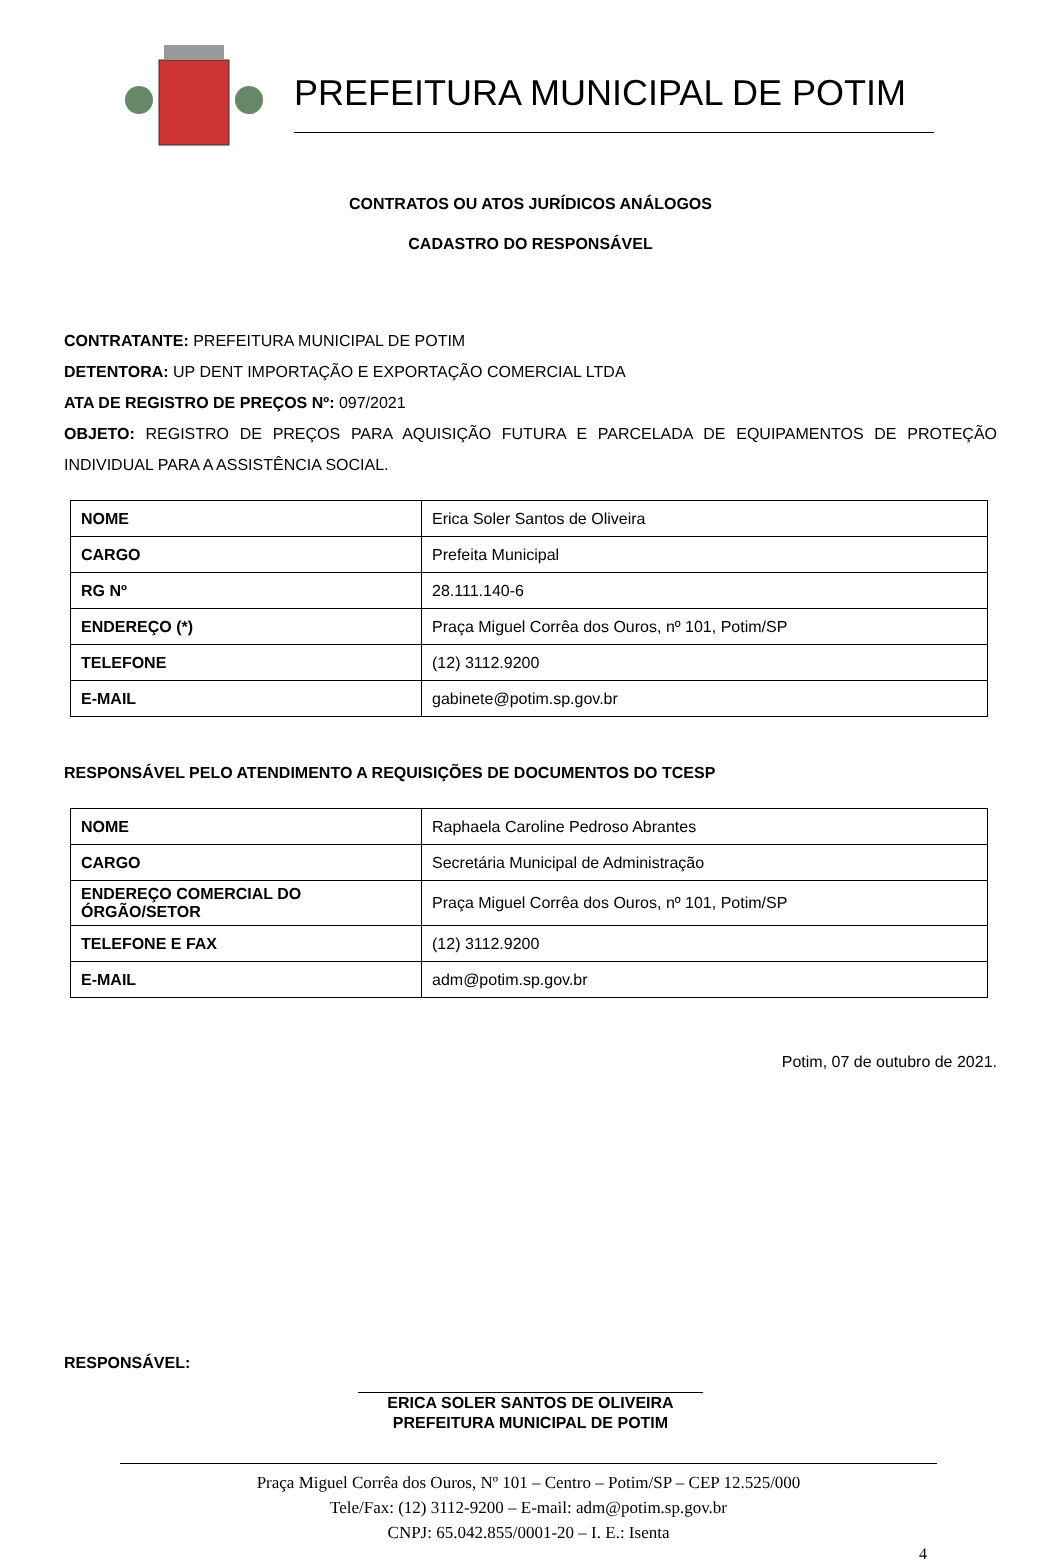PREFEITURA MUNICIPAL DE POTIM
CONTRATOS OU ATOS JURÍDICOS ANÁLOGOS
CADASTRO DO RESPONSÁVEL
CONTRATANTE: PREFEITURA MUNICIPAL DE POTIM
DETENTORA: UP DENT IMPORTAÇÃO E EXPORTAÇÃO COMERCIAL LTDA
ATA DE REGISTRO DE PREÇOS Nº: 097/2021
OBJETO: REGISTRO DE PREÇOS PARA AQUISIÇÃO FUTURA E PARCELADA DE EQUIPAMENTOS DE PROTEÇÃO INDIVIDUAL PARA A ASSISTÊNCIA SOCIAL.
| NOME | Erica Soler Santos de Oliveira |
| CARGO | Prefeita Municipal |
| RG Nº | 28.111.140-6 |
| ENDEREÇO (*) | Praça Miguel Corrêa dos Ouros, nº 101, Potim/SP |
| TELEFONE | (12) 3112.9200 |
| E-MAIL | gabinete@potim.sp.gov.br |
RESPONSÁVEL PELO ATENDIMENTO A REQUISIÇÕES DE DOCUMENTOS DO TCESP
| NOME | Raphaela Caroline Pedroso Abrantes |
| CARGO | Secretária Municipal de Administração |
| ENDEREÇO COMERCIAL DO ÓRGÃO/SETOR | Praça Miguel Corrêa dos Ouros, nº 101, Potim/SP |
| TELEFONE E FAX | (12) 3112.9200 |
| E-MAIL | adm@potim.sp.gov.br |
Potim, 07 de outubro de 2021.
RESPONSÁVEL:
ERICA SOLER SANTOS DE OLIVEIRA
PREFEITURA MUNICIPAL DE POTIM
Praça Miguel Corrêa dos Ouros, Nº 101 – Centro – Potim/SP – CEP 12.525/000
Tele/Fax: (12) 3112-9200 – E-mail: adm@potim.sp.gov.br
CNPJ: 65.042.855/0001-20 – I. E.: Isenta
4